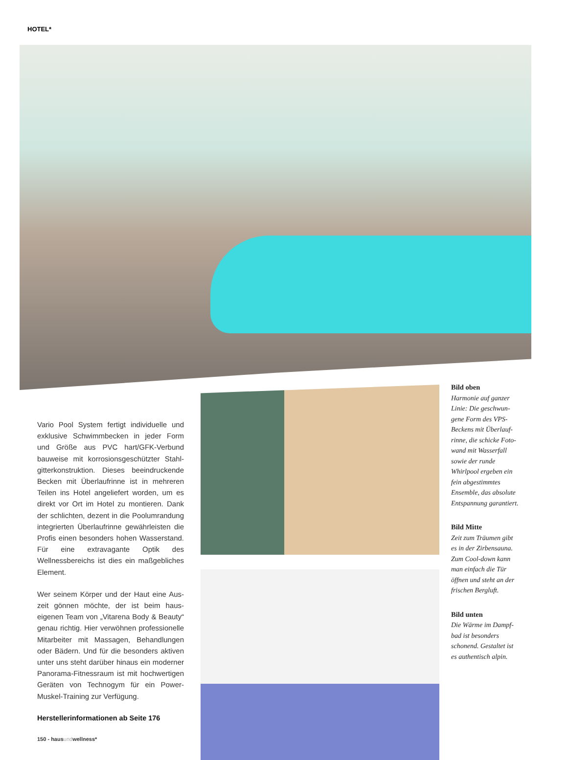HOTEL*
Vario Pool System fertigt individuelle und exklusive Schwimmbecken in jeder Form und Größe aus PVC hart/GFK-Verbund bauweise mit korrosionsgeschützter Stahl­gitterkonstruktion. Dieses beeindruckende Becken mit Überlaufrinne ist in mehreren Teilen ins Hotel angeliefert worden, um es direkt vor Ort im Hotel zu montieren. Dank der schlichten, dezent in die Poolumran­dung integrierten Überlaufrinne gewähr­leisten die Profis einen besonders hohen Wasserstand. Für eine extravagante Optik des Wellnessbereichs ist dies ein maß­gebliches Element.
Wer seinem Körper und der Haut eine Aus­zeit gönnen möchte, der ist beim haus­eigenen Team von „Vitarena Body & Beauty“ genau richtig. Hier verwöhnen professionelle Mitarbeiter mit Massagen, Behandlungen oder Bädern. Und für die besonders aktiven unter uns steht darüber hinaus ein moderner Panorama-Fitnessraum ist mit hochwertigen Geräten von Technogym für ein Power-Muskel-Training zur Verfügung.
Herstellerinformationen ab Seite 176
150 - hausundwellness*
Bild oben
Harmonie auf ganzer Linie: Die geschwun­gene Form des VPS-Beckens mit Überlauf­rinne, die schicke Foto­wand mit Wasserfall sowie der runde Whirlpool ergeben ein fein abgestimmtes Ensemble, das absolute Entspannung garantiert.
Bild Mitte
Zeit zum Träumen gibt es in der Zirbensauna. Zum Cool-down kann man einfach die Tür öffnen und steht an der frischen Bergluft.
Bild unten
Die Wärme im Dampf­bad ist besonders schonend. Gestaltet ist es authentisch alpin.